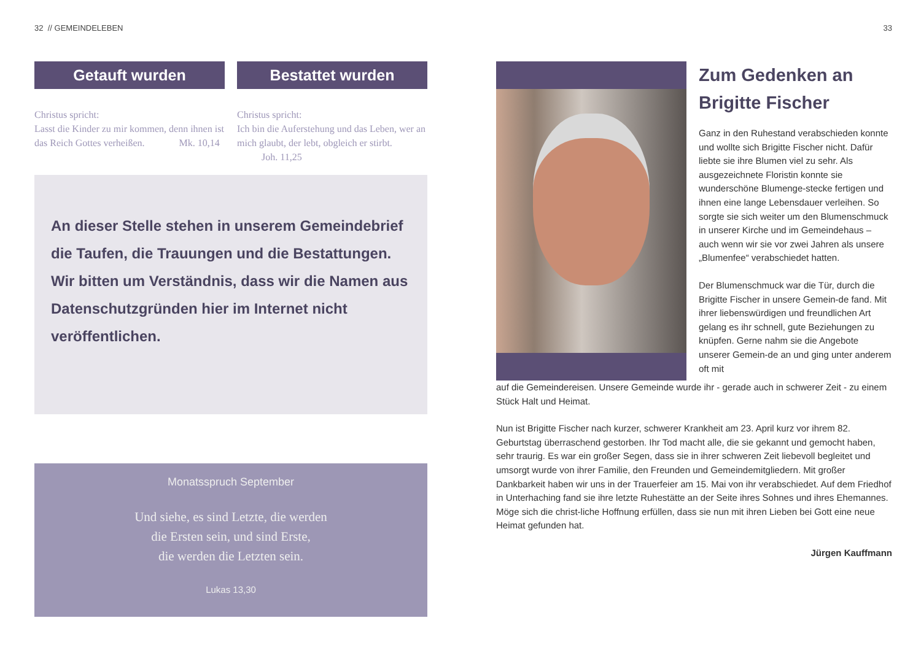32 // GEMEINDELEBEN
Getauft wurden
Christus spricht:
Lasst die Kinder zu mir kommen, denn ihnen ist das Reich Gottes verheißen. Mk. 10,14
Bestattet wurden
Christus spricht:
Ich bin die Auferstehung und das Leben, wer an mich glaubt, der lebt, obgleich er stirbt. Joh. 11,25
An dieser Stelle stehen in unserem Gemeindebrief die Taufen, die Trauungen und die Bestattungen.
Wir bitten um Verständnis, dass wir die Namen aus Datenschutzgründen hier im Internet nicht veröffentlichen.
Monatsspruch September
Und siehe, es sind Letzte, die werden
die Ersten sein, und sind Erste,
die werden die Letzten sein.
Lukas 13,30
33
Zum Gedenken an Brigitte Fischer
Ganz in den Ruhestand verabschieden konnte und wollte sich Brigitte Fischer nicht. Dafür liebte sie ihre Blumen viel zu sehr. Als ausgezeichnete Floristin konnte sie wunderschöne Blumenge-stecke fertigen und ihnen eine lange Lebensdauer verleihen. So sorgte sie sich weiter um den Blumenschmuck in unserer Kirche und im Gemeindehaus – auch wenn wir sie vor zwei Jahren als unsere „Blumenfee“ verabschiedet hatten.
Der Blumenschmuck war die Tür, durch die Brigitte Fischer in unsere Gemein-de fand. Mit ihrer liebenswürdigen und freundlichen Art gelang es ihr schnell, gute Beziehungen zu knüpfen. Gerne nahm sie die Angebote unserer Gemein-de an und ging unter anderem oft mit
auf die Gemeindereisen. Unsere Gemeinde wurde ihr - gerade auch in schwerer Zeit - zu einem Stück Halt und Heimat.
Nun ist Brigitte Fischer nach kurzer, schwerer Krankheit am 23. April kurz vor ihrem 82. Geburtstag überraschend gestorben. Ihr Tod macht alle, die sie gekannt und gemocht haben, sehr traurig. Es war ein großer Segen, dass sie in ihrer schweren Zeit liebevoll begleitet und umsorgt wurde von ihrer Familie, den Freunden und Gemeindemitgliedern. Mit großer Dankbarkeit haben wir uns in der Trauerfeier am 15. Mai von ihr verabschiedet. Auf dem Friedhof in Unterhaching fand sie ihre letzte Ruhestätte an der Seite ihres Sohnes und ihres Ehemannes. Möge sich die christ-liche Hoffnung erfüllen, dass sie nun mit ihren Lieben bei Gott eine neue Heimat gefunden hat.
Jürgen Kauffmann